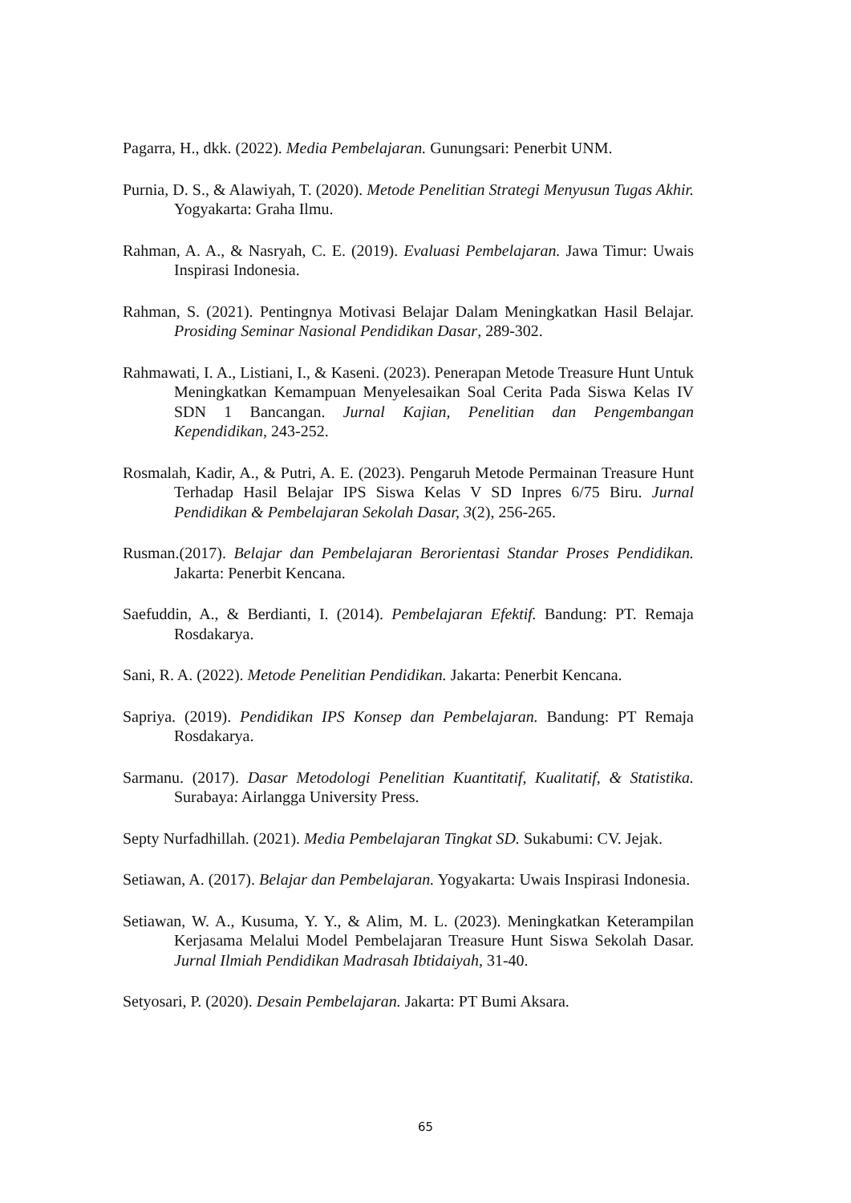Pagarra, H., dkk. (2022). Media Pembelajaran. Gunungsari: Penerbit UNM.
Purnia, D. S., & Alawiyah, T. (2020). Metode Penelitian Strategi Menyusun Tugas Akhir. Yogyakarta: Graha Ilmu.
Rahman, A. A., & Nasryah, C. E. (2019). Evaluasi Pembelajaran. Jawa Timur: Uwais Inspirasi Indonesia.
Rahman, S. (2021). Pentingnya Motivasi Belajar Dalam Meningkatkan Hasil Belajar. Prosiding Seminar Nasional Pendidikan Dasar, 289-302.
Rahmawati, I. A., Listiani, I., & Kaseni. (2023). Penerapan Metode Treasure Hunt Untuk Meningkatkan Kemampuan Menyelesaikan Soal Cerita Pada Siswa Kelas IV SDN 1 Bancangan. Jurnal Kajian, Penelitian dan Pengembangan Kependidikan, 243-252.
Rosmalah, Kadir, A., & Putri, A. E. (2023). Pengaruh Metode Permainan Treasure Hunt Terhadap Hasil Belajar IPS Siswa Kelas V SD Inpres 6/75 Biru. Jurnal Pendidikan & Pembelajaran Sekolah Dasar, 3(2), 256-265.
Rusman.(2017). Belajar dan Pembelajaran Berorientasi Standar Proses Pendidikan. Jakarta: Penerbit Kencana.
Saefuddin, A., & Berdianti, I. (2014). Pembelajaran Efektif. Bandung: PT. Remaja Rosdakarya.
Sani, R. A. (2022). Metode Penelitian Pendidikan. Jakarta: Penerbit Kencana.
Sapriya. (2019). Pendidikan IPS Konsep dan Pembelajaran. Bandung: PT Remaja Rosdakarya.
Sarmanu. (2017). Dasar Metodologi Penelitian Kuantitatif, Kualitatif, & Statistika. Surabaya: Airlangga University Press.
Septy Nurfadhillah. (2021). Media Pembelajaran Tingkat SD. Sukabumi: CV. Jejak.
Setiawan, A. (2017). Belajar dan Pembelajaran. Yogyakarta: Uwais Inspirasi Indonesia.
Setiawan, W. A., Kusuma, Y. Y., & Alim, M. L. (2023). Meningkatkan Keterampilan Kerjasama Melalui Model Pembelajaran Treasure Hunt Siswa Sekolah Dasar. Jurnal Ilmiah Pendidikan Madrasah Ibtidaiyah, 31-40.
Setyosari, P. (2020). Desain Pembelajaran. Jakarta: PT Bumi Aksara.
65